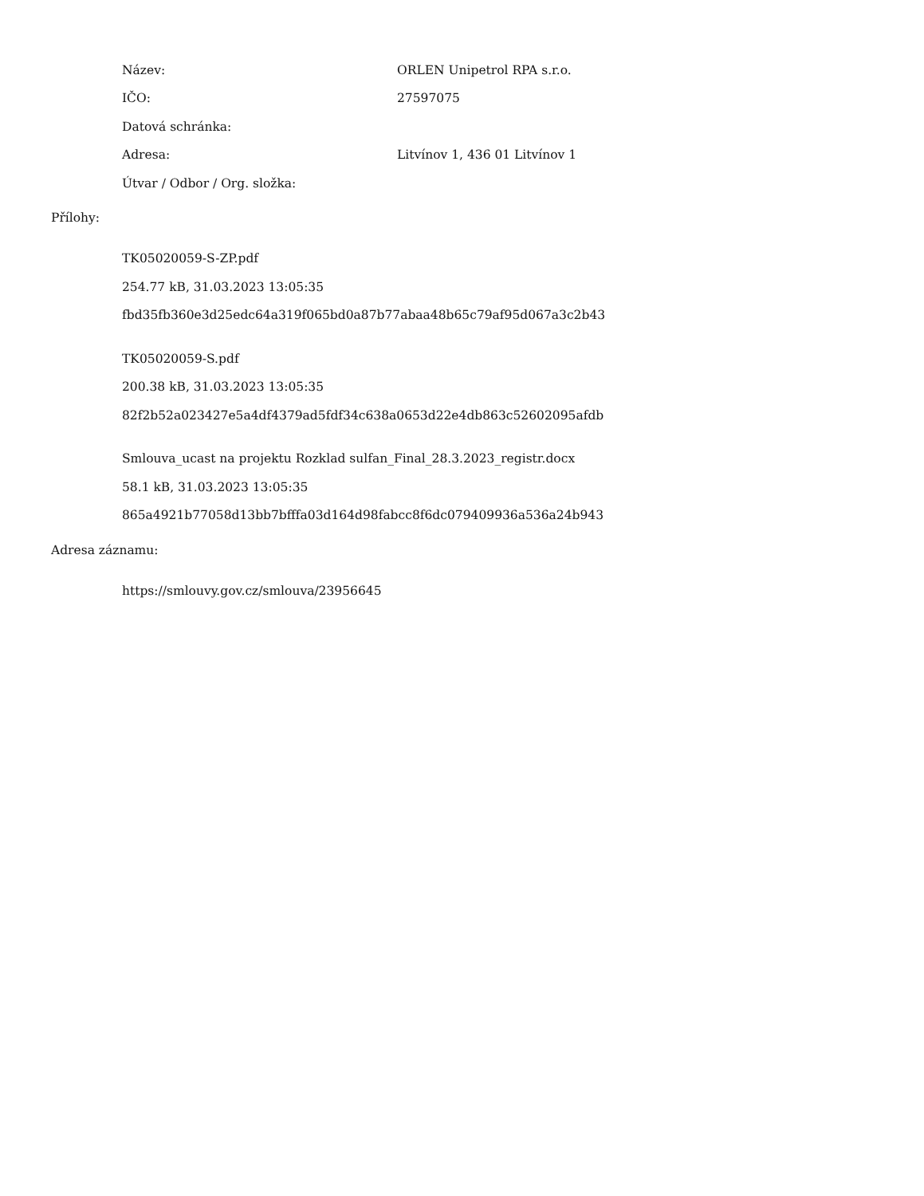Název: ORLEN Unipetrol RPA s.r.o.
IČO: 27597075
Datová schránka:
Adresa: Litvínov 1, 436 01 Litvínov 1
Útvar / Odbor / Org. složka:
Přílohy:
TK05020059-S-ZP.pdf
254.77 kB, 31.03.2023 13:05:35
fbd35fb360e3d25edc64a319f065bd0a87b77abaa48b65c79af95d067a3c2b43
TK05020059-S.pdf
200.38 kB, 31.03.2023 13:05:35
82f2b52a023427e5a4df4379ad5fdf34c638a0653d22e4db863c52602095afdb
Smlouva_ucast na projektu Rozklad sulfan_Final_28.3.2023_registr.docx
58.1 kB, 31.03.2023 13:05:35
865a4921b77058d13bb7bfffa03d164d98fabcc8f6dc079409936a536a24b943
Adresa záznamu:
https://smlouvy.gov.cz/smlouva/23956645